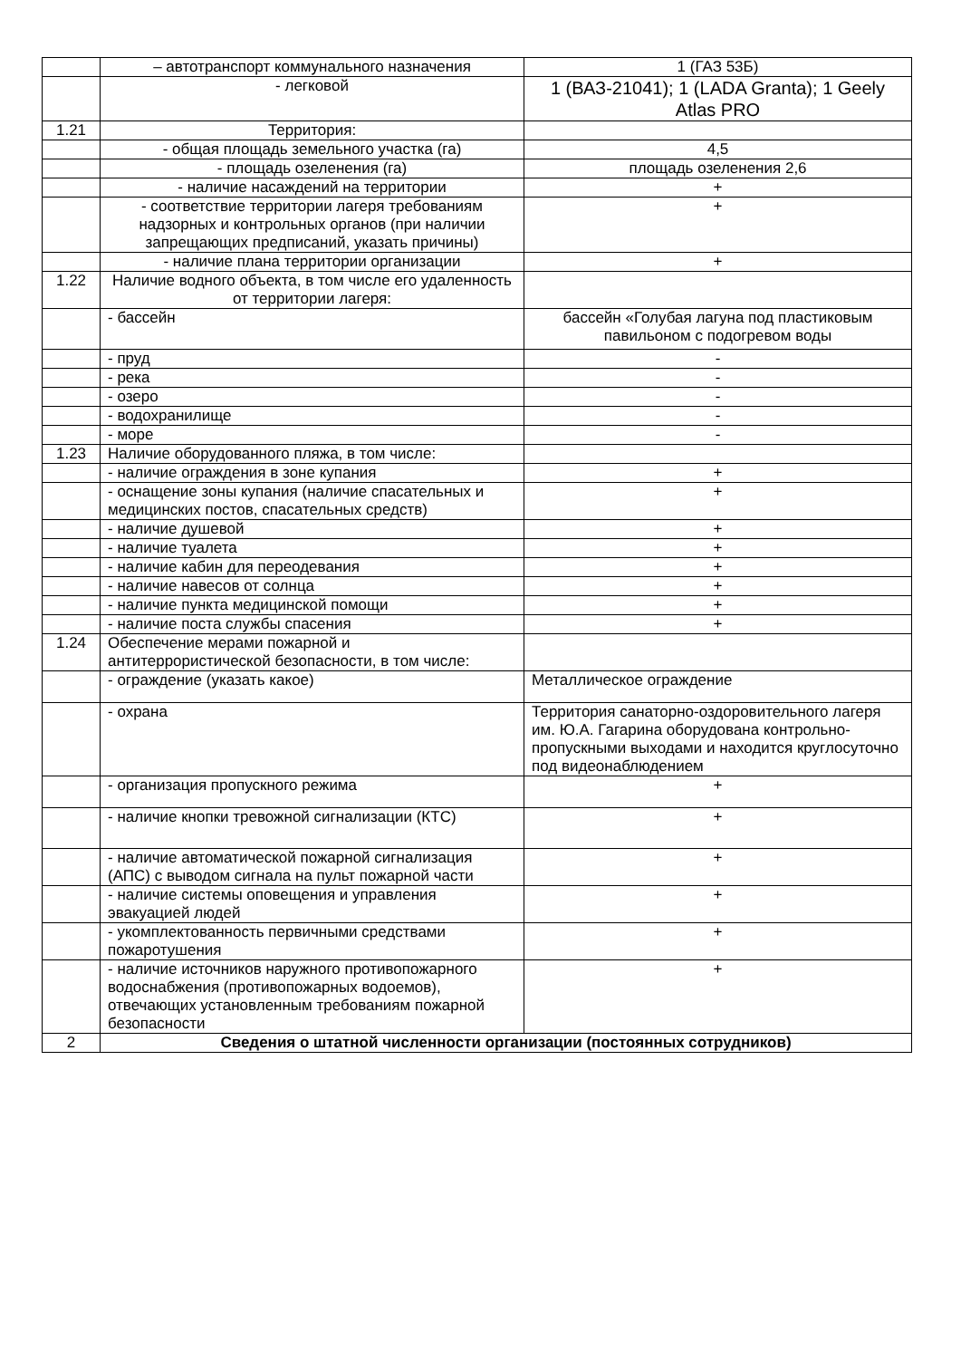| | – автотранспорт коммунального назначения | 1 (ГАЗ 53Б) |
| | - легковой | 1 (ВАЗ-21041); 1 (LADA Granta); 1 Geely Atlas PRO |
| 1.21 | Территория: | |
| | - общая площадь земельного участка (га) | 4,5 |
| | - площадь озеленения (га) | площадь озеленения 2,6 |
| | - наличие насаждений на территории | + |
| | - соответствие территории лагеря требованиям надзорных и контрольных органов (при наличии запрещающих предписаний, указать причины) | + |
| | - наличие плана территории организации | + |
| 1.22 | Наличие водного объекта, в том числе его удаленность от территории лагеря: | |
| | - бассейн | бассейн «Голубая лагуна под пластиковым павильоном с подогревом воды |
| | - пруд | - |
| | - река | - |
| | - озеро | - |
| | - водохранилище | - |
| | - море | - |
| 1.23 | Наличие оборудованного пляжа, в том числе: | |
| | - наличие ограждения в зоне купания | + |
| | - оснащение зоны купания (наличие спасательных и медицинских постов, спасательных средств) | + |
| | - наличие душевой | + |
| | - наличие туалета | + |
| | - наличие кабин для переодевания | + |
| | - наличие навесов от солнца | + |
| | - наличие пункта медицинской помощи | + |
| | - наличие поста службы спасения | + |
| 1.24 | Обеспечение мерами пожарной и антитеррористической безопасности, в том числе: | |
| | - ограждение (указать какое) | Металлическое ограждение |
| | - охрана | Территория санаторно-оздоровительного лагеря им. Ю.А. Гагарина оборудована контрольно-пропускными выходами и находится круглосуточно под видеонаблюдением |
| | - организация пропускного режима | + |
| | - наличие кнопки тревожной сигнализации (КТС) | + |
| | - наличие автоматической пожарной сигнализация (АПС) с выводом сигнала на пульт пожарной части | + |
| | - наличие системы оповещения и управления эвакуацией людей | + |
| | - укомплектованность первичными средствами пожаротушения | + |
| | - наличие источников наружного противопожарного водоснабжения (противопожарных водоемов), отвечающих установленным требованиям пожарной безопасности | + |
| 2 | Сведения о штатной численности организации (постоянных сотрудников) | |